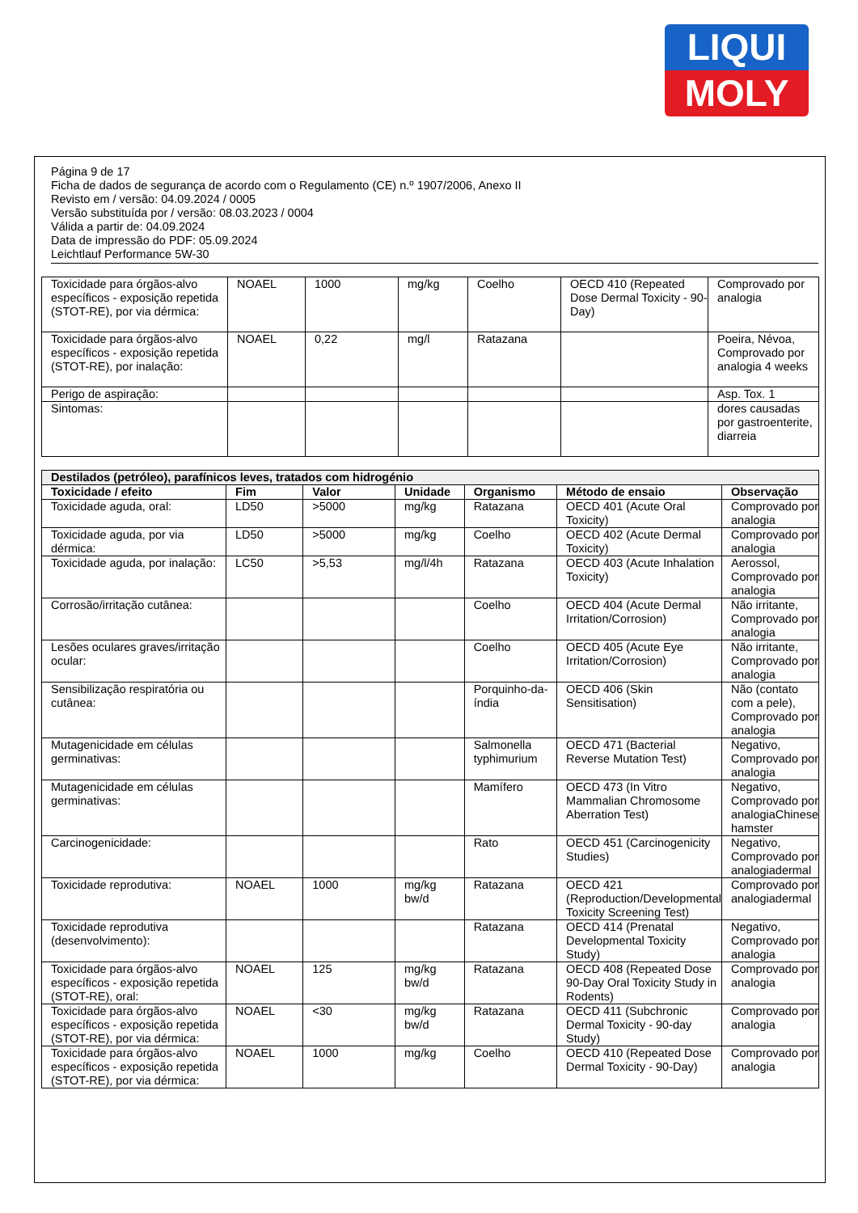LIQUI
MOLY
Página 9 de 17
Ficha de dados de segurança de acordo com o Regulamento (CE) n.º 1907/2006, Anexo II
Revisto em / versão: 04.09.2024 / 0005
Versão substituída por / versão: 08.03.2023 / 0004
Válida a partir de: 04.09.2024
Data de impressão do PDF: 05.09.2024
Leichtlauf Performance 5W-30
| Toxicidade para órgãos-alvo específicos - exposição repetida (STOT-RE), por via dérmica: | NOAEL | 1000 | mg/kg | Coelho | OECD 410 (Repeated Dose Dermal Toxicity - 90-Day) | Comprovado por analogia |
| Toxicidade para órgãos-alvo específicos - exposição repetida (STOT-RE), por inalação: | NOAEL | 0,22 | mg/l | Ratazana | | Poeira, Névoa, Comprovado por analogia 4 weeks |
| Perigo de aspiração: | | | | | | Asp. Tox. 1 |
| Sintomas: | | | | | | dores causadas por gastroenterite, diarreia |
| Destilados (petróleo), parafínicos leves, tratados com hidrogénio | | | | | | |
| Toxicidade / efeito | Fim | Valor | Unidade | Organismo | Método de ensaio | Observação |
| Toxicidade aguda, oral: | LD50 | >5000 | mg/kg | Ratazana | OECD 401 (Acute Oral Toxicity) | Comprovado por analogia |
| Toxicidade aguda, por via dérmica: | LD50 | >5000 | mg/kg | Coelho | OECD 402 (Acute Dermal Toxicity) | Comprovado por analogia |
| Toxicidade aguda, por inalação: | LC50 | >5,53 | mg/l/4h | Ratazana | OECD 403 (Acute Inhalation Toxicity) | Aerossol, Comprovado por analogia |
| Corrosão/irritação cutânea: | | | | Coelho | OECD 404 (Acute Dermal Irritation/Corrosion) | Não irritante, Comprovado por analogia |
| Lesões oculares graves/irritação ocular: | | | | Coelho | OECD 405 (Acute Eye Irritation/Corrosion) | Não irritante, Comprovado por analogia |
| Sensibilização respiratória ou cutânea: | | | | Porquinho-da-índia | OECD 406 (Skin Sensitisation) | Não (contato com a pele), Comprovado por analogia |
| Mutagenicidade em células germinativas: | | | | Salmonella typhimurium | OECD 471 (Bacterial Reverse Mutation Test) | Negativo, Comprovado por analogia |
| Mutagenicidade em células germinativas: | | | | Mamífero | OECD 473 (In Vitro Mammalian Chromosome Aberration Test) | Negativo, Comprovado por analogiaChinese hamster |
| Carcinogenicidade: | | | | Rato | OECD 451 (Carcinogenicity Studies) | Negativo, Comprovado por analogiadermal |
| Toxicidade reprodutiva: | NOAEL | 1000 | mg/kg bw/d | Ratazana | OECD 421 (Reproduction/Developmental Toxicity Screening Test) | Comprovado por analogiadermal |
| Toxicidade reprodutiva (desenvolvimento): | | | | Ratazana | OECD 414 (Prenatal Developmental Toxicity Study) | Negativo, Comprovado por analogia |
| Toxicidade para órgãos-alvo específicos - exposição repetida (STOT-RE), oral: | NOAEL | 125 | mg/kg bw/d | Ratazana | OECD 408 (Repeated Dose 90-Day Oral Toxicity Study in Rodents) | Comprovado por analogia |
| Toxicidade para órgãos-alvo específicos - exposição repetida (STOT-RE), por via dérmica: | NOAEL | <30 | mg/kg bw/d | Ratazana | OECD 411 (Subchronic Dermal Toxicity - 90-day Study) | Comprovado por analogia |
| Toxicidade para órgãos-alvo específicos - exposição repetida (STOT-RE), por via dérmica: | NOAEL | 1000 | mg/kg | Coelho | OECD 410 (Repeated Dose Dermal Toxicity - 90-Day) | Comprovado por analogia |